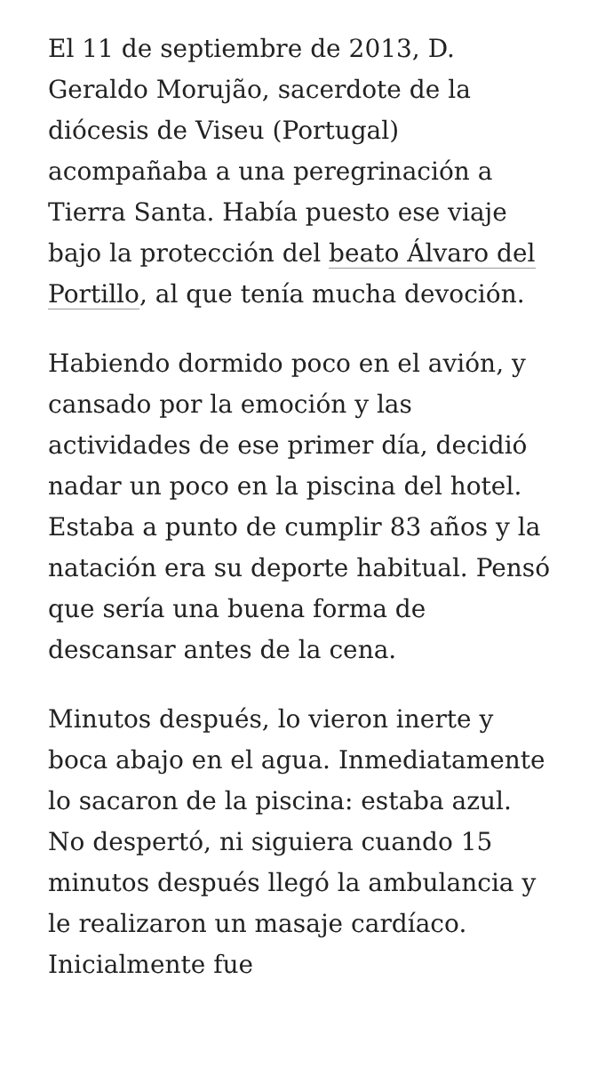El 11 de septiembre de 2013, D. Geraldo Morujão, sacerdote de la diócesis de Viseu (Portugal) acompañaba a una peregrinación a Tierra Santa. Había puesto ese viaje bajo la protección del beato Álvaro del Portillo, al que tenía mucha devoción.
Habiendo dormido poco en el avión, y cansado por la emoción y las actividades de ese primer día, decidió nadar un poco en la piscina del hotel. Estaba a punto de cumplir 83 años y la natación era su deporte habitual. Pensó que sería una buena forma de descansar antes de la cena.
Minutos después, lo vieron inerte y boca abajo en el agua. Inmediatamente lo sacaron de la piscina: estaba azul. No despertó, ni siguiera cuando 15 minutos después llegó la ambulancia y le realizaron un masaje cardíaco. Inicialmente fue